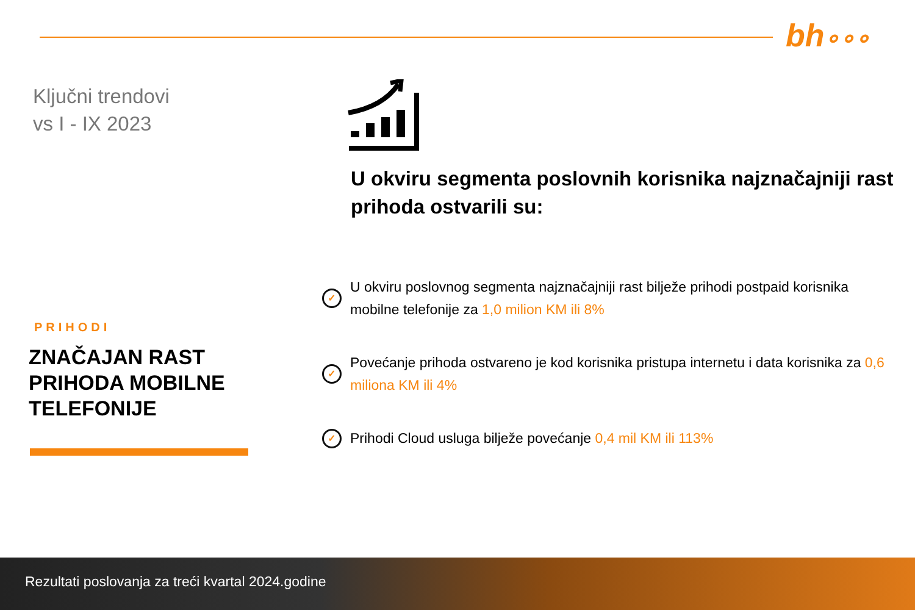bh∘∘∘
Ključni trendovi
vs I - IX 2023
PRIHODI
ZNAČAJAN RAST
PRIHODA MOBILNE
TELEFONIJE
U okviru segmenta poslovnih korisnika najznačajniji rast prihoda ostvarili su:
✓
U okviru poslovnog segmenta najznačajniji rast bilježe prihodi postpaid korisnika mobilne telefonije za 1,0 milion KM ili 8%
✓
Povećanje prihoda ostvareno je kod korisnika pristupa internetu i data korisnika za 0,6 miliona KM ili 4%
✓
Prihodi Cloud usluga bilježe povećanje 0,4 mil KM ili 113%
Rezultati poslovanja za treći kvartal 2024.godine